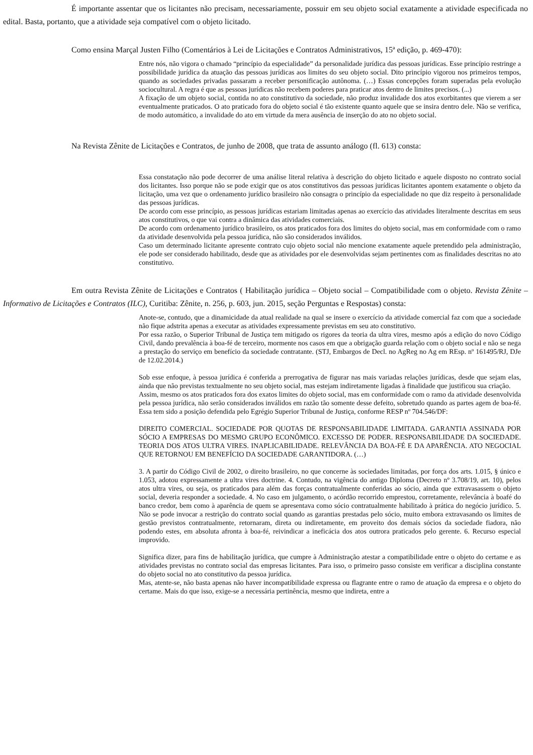É importante assentar que os licitantes não precisam, necessariamente, possuir em seu objeto social exatamente a atividade especificada no edital. Basta, portanto, que a atividade seja compatível com o objeto licitado.
Como ensina Marçal Justen Filho (Comentários à Lei de Licitações e Contratos Administrativos, 15ª edição, p. 469-470):
Entre nós, não vigora o chamado “princípio da especialidade” da personalidade jurídica das pessoas jurídicas. Esse princípio restringe a possibilidade jurídica da atuação das pessoas jurídicas aos limites do seu objeto social. Dito princípio vigorou nos primeiros tempos, quando as sociedades privadas passaram a receber personificação autônoma. (…) Essas concepções foram superadas pela evolução sociocultural. A regra é que as pessoas jurídicas não recebem poderes para praticar atos dentro de limites precisos. (...)
A fixação de um objeto social, contida no ato constitutivo da sociedade, não produz invalidade dos atos exorbitantes que vierem a ser eventualmente praticados. O ato praticado fora do objeto social é tão existente quanto aquele que se insira dentro dele. Não se verifica, de modo automático, a invalidade do ato em virtude da mera ausência de inserção do ato no objeto social.
Na Revista Zênite de Licitações e Contratos, de junho de 2008, que trata de assunto análogo (fl. 613) consta:
Essa constatação não pode decorrer de uma análise literal relativa à descrição do objeto licitado e aquele disposto no contrato social dos licitantes. Isso porque não se pode exigir que os atos constitutivos das pessoas jurídicas licitantes apontem exatamente o objeto da licitação, uma vez que o ordenamento jurídico brasileiro não consagra o princípio da especialidade no que diz respeito à personalidade das pessoas jurídicas.
De acordo com esse princípio, as pessoas jurídicas estariam limitadas apenas ao exercício das atividades literalmente descritas em seus atos constitutivos, o que vai contra a dinâmica das atividades comerciais.
De acordo com ordenamento jurídico brasileiro, os atos praticados fora dos limites do objeto social, mas em conformidade com o ramo da atividade desenvolvida pela pessoa jurídica, não são considerados inválidos.
Caso um determinado licitante apresente contrato cujo objeto social não mencione exatamente aquele pretendido pela administração, ele pode ser considerado habilitado, desde que as atividades por ele desenvolvidas sejam pertinentes com as finalidades descritas no ato constitutivo.
Em outra Revista Zênite de Licitações e Contratos ( Habilitação jurídica – Objeto social – Compatibilidade com o objeto. Revista Zênite – Informativo de Licitações e Contratos (ILC), Curitiba: Zênite, n. 256, p. 603, jun. 2015, seção Perguntas e Respostas) consta:
Anote-se, contudo, que a dinamicidade da atual realidade na qual se insere o exercício da atividade comercial faz com que a sociedade não fique adstrita apenas a executar as atividades expressamente previstas em seu ato constitutivo.
Por essa razão, o Superior Tribunal de Justiça tem mitigado os rigores da teoria da ultra vires, mesmo após a edição do novo Código Civil, dando prevalência à boa-fé de terceiro, mormente nos casos em que a obrigação guarda relação com o objeto social e não se nega a prestação do serviço em benefício da sociedade contratante. (STJ, Embargos de Decl. no AgReg no Ag em REsp. nº 161495/RJ, DJe de 12.02.2014.)
Sob esse enfoque, à pessoa jurídica é conferida a prerrogativa de figurar nas mais variadas relações jurídicas, desde que sejam elas, ainda que não previstas textualmente no seu objeto social, mas estejam indiretamente ligadas à finalidade que justificou sua criação.
Assim, mesmo os atos praticados fora dos exatos limites do objeto social, mas em conformidade com o ramo da atividade desenvolvida pela pessoa jurídica, não serão considerados inválidos em razão tão somente desse defeito, sobretudo quando as partes agem de boa-fé. Essa tem sido a posição defendida pelo Egrégio Superior Tribunal de Justiça, conforme RESP nº 704.546/DF:
DIREITO COMERCIAL. SOCIEDADE POR QUOTAS DE RESPONSABILIDADE LIMITADA. GARANTIA ASSINADA POR SÓCIO A EMPRESAS DO MESMO GRUPO ECONÔMICO. EXCESSO DE PODER. RESPONSABILIDADE DA SOCIEDADE. TEORIA DOS ATOS ULTRA VIRES. INAPLICABILIDADE. RELEVÂNCIA DA BOA-FÉ E DA APARÊNCIA. ATO NEGOCIAL QUE RETORNOU EM BENEFÍCIO DA SOCIEDADE GARANTIDORA. (…)
3. A partir do Código Civil de 2002, o direito brasileiro, no que concerne às sociedades limitadas, por força dos arts. 1.015, § único e 1.053, adotou expressamente a ultra vires doctrine. 4. Contudo, na vigência do antigo Diploma (Decreto nº 3.708/19, art. 10), pelos atos ultra vires, ou seja, os praticados para além das forças contratualmente conferidas ao sócio, ainda que extravasassem o objeto social, deveria responder a sociedade. 4. No caso em julgamento, o acórdão recorrido emprestou, corretamente, relevância à boafé do banco credor, bem como à aparência de quem se apresentava como sócio contratualmente habilitado à prática do negócio jurídico. 5. Não se pode invocar a restrição do contrato social quando as garantias prestadas pelo sócio, muito embora extravasando os limites de gestão previstos contratualmente, retornaram, direta ou indiretamente, em proveito dos demais sócios da sociedade fiadora, não podendo estes, em absoluta afronta à boa-fé, reivindicar a ineficácia dos atos outrora praticados pelo gerente. 6. Recurso especial improvido.
Significa dizer, para fins de habilitação jurídica, que cumpre à Administração atestar a compatibilidade entre o objeto do certame e as atividades previstas no contrato social das empresas licitantes. Para isso, o primeiro passo consiste em verificar a disciplina constante do objeto social no ato constitutivo da pessoa jurídica.
Mas, atente-se, não basta apenas não haver incompatibilidade expressa ou flagrante entre o ramo de atuação da empresa e o objeto do certame. Mais do que isso, exige-se a necessária pertinência, mesmo que indireta, entre a